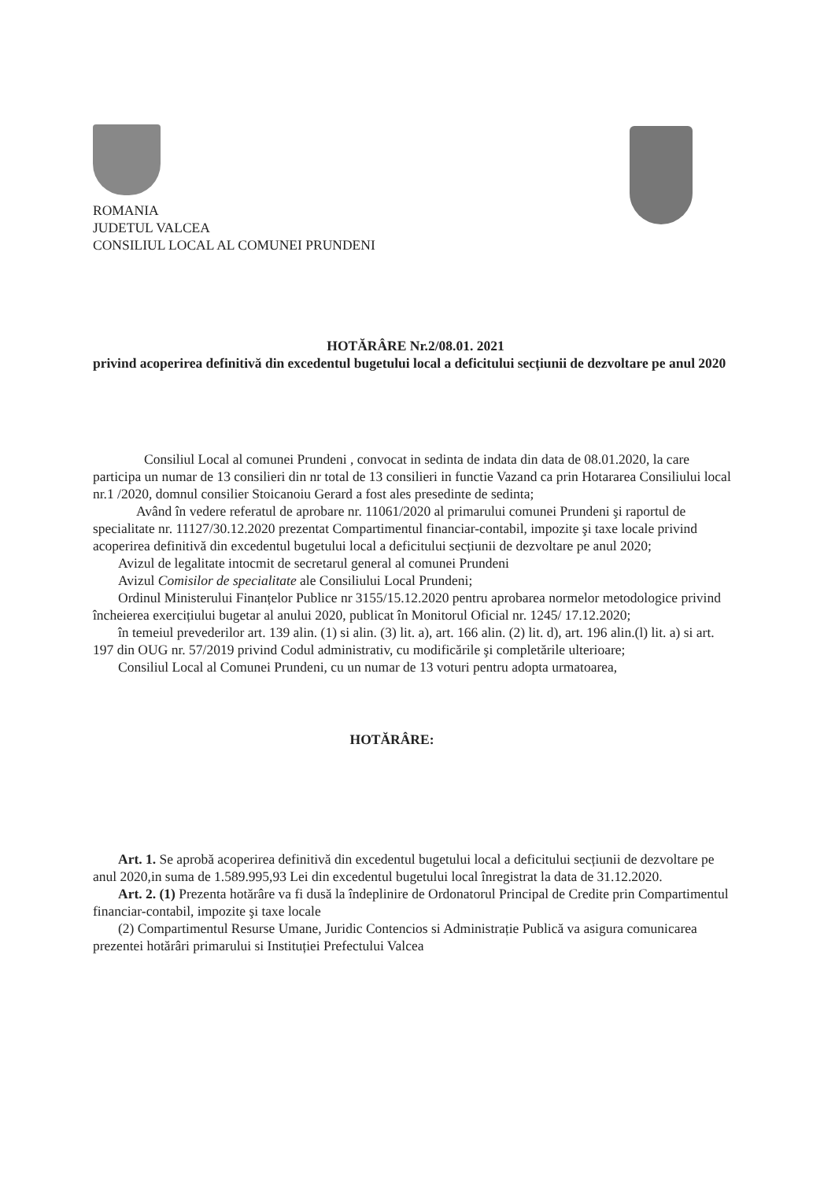ROMANIA
JUDETUL VALCEA
CONSILIUL LOCAL AL COMUNEI PRUNDENI
HOTĂRÂRE Nr.2/08.01. 2021
privind acoperirea definitivă din excedentul bugetului local a deficitului secțiunii de dezvoltare pe anul 2020
Consiliul Local al comunei Prundeni , convocat in sedinta de indata din data de 08.01.2020, la care participa un numar de 13 consilieri din nr total de 13 consilieri in functie Vazand ca prin Hotararea Consiliului local nr.1 /2020, domnul consilier Stoicanoiu Gerard a fost ales presedinte de sedinta;
Având în vedere referatul de aprobare nr. 11061/2020 al primarului comunei Prundeni şi raportul de specialitate nr. 11127/30.12.2020 prezentat Compartimentul financiar-contabil, impozite şi taxe locale privind acoperirea definitivă din excedentul bugetului local a deficitului secțiunii de dezvoltare pe anul 2020;
Avizul de legalitate intocmit de secretarul general al comunei Prundeni
Avizul Comisilor de specialitate ale Consiliului Local Prundeni;
Ordinul Ministerului Finanțelor Publice nr 3155/15.12.2020 pentru aprobarea normelor metodologice privind încheierea exercițiului bugetar al anului 2020, publicat în Monitorul Oficial nr. 1245/ 17.12.2020;
în temeiul prevederilor art. 139 alin. (1) si alin. (3) lit. a), art. 166 alin. (2) lit. d), art. 196 alin.(l) lit. a) si art. 197 din OUG nr. 57/2019 privind Codul administrativ, cu modificările şi completările ulterioare;
Consiliul Local al Comunei Prundeni, cu un numar de 13 voturi pentru adopta urmatoarea,
HOTĂRÂRE:
Art. 1. Se aprobă acoperirea definitivă din excedentul bugetului local a deficitului secțiunii de dezvoltare pe anul 2020,in suma de 1.589.995,93 Lei din excedentul bugetului local înregistrat la data de 31.12.2020.
Art. 2. (1) Prezenta hotărâre va fi dusă la îndeplinire de Ordonatorul Principal de Credite prin Compartimentul financiar-contabil, impozite şi taxe locale
(2) Compartimentul Resurse Umane, Juridic Contencios si Administrație Publică va asigura comunicarea prezentei hotărâri primarului si Instituției Prefectului Valcea